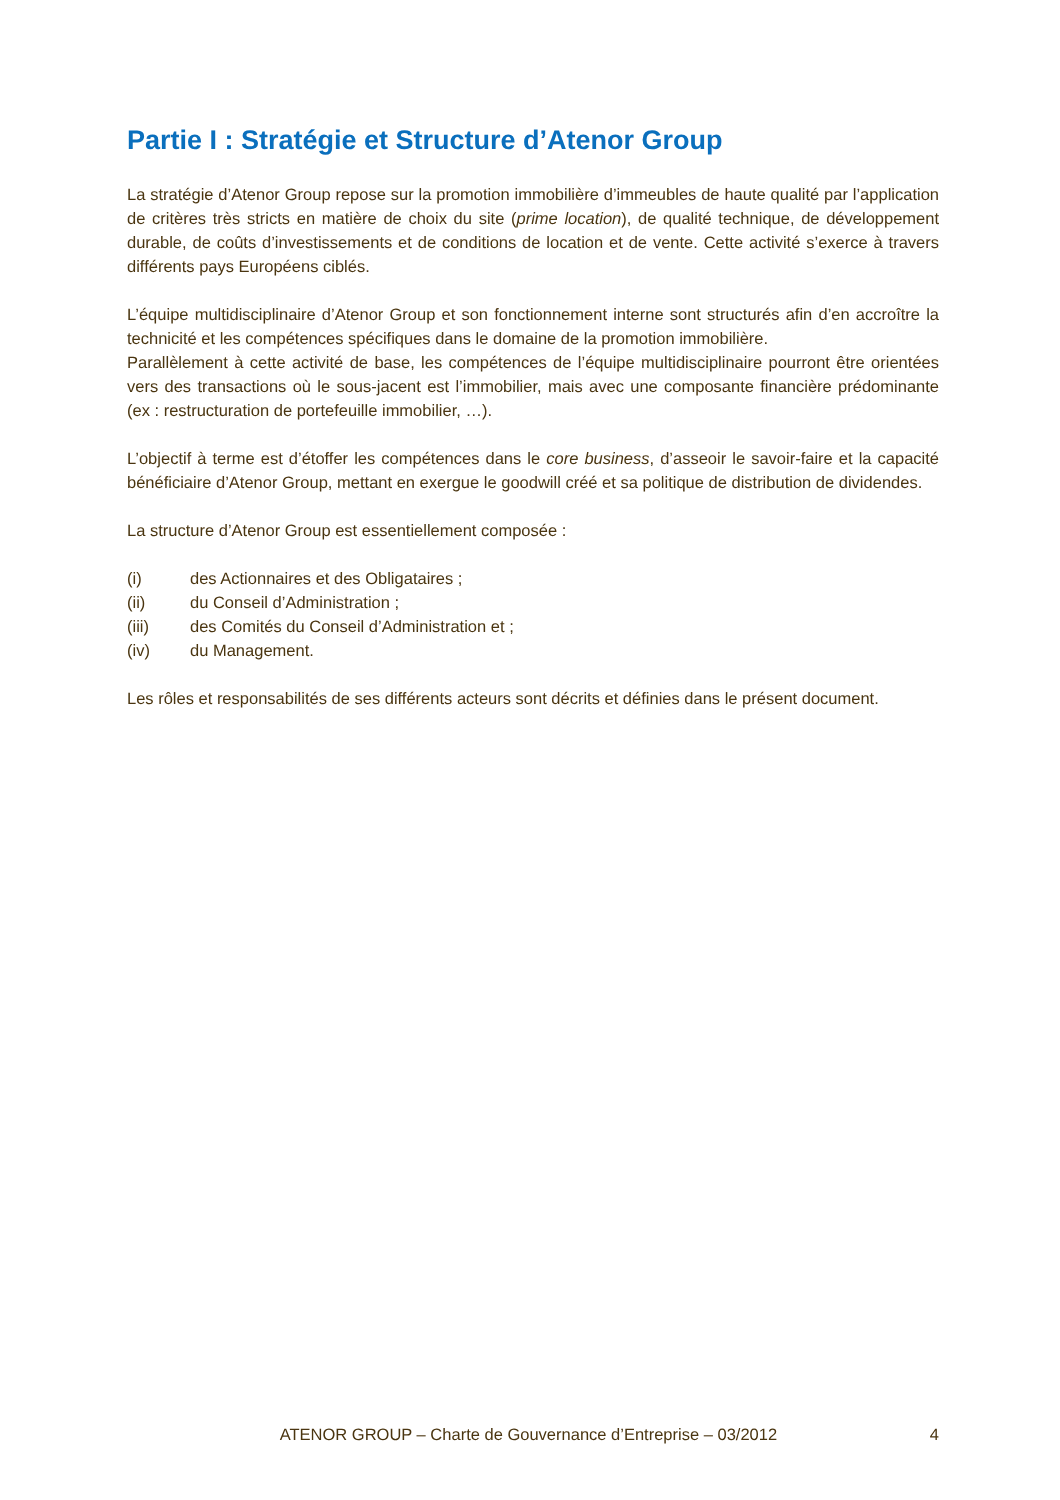Partie I : Stratégie et Structure d’Atenor Group
La stratégie d’Atenor Group repose sur la promotion immobilière d’immeubles de haute qualité par l’application de critères très stricts en matière de choix du site (prime location), de qualité technique, de développement durable, de coûts d’investissements et de conditions de location et de vente. Cette activité s’exerce à travers différents pays Européens ciblés.
L’équipe multidisciplinaire d’Atenor Group et son fonctionnement interne sont structurés afin d’en accroître la technicité et les compétences spécifiques dans le domaine de la promotion immobilière.
Parallèlement à cette activité de base, les compétences de l’équipe multidisciplinaire pourront être orientées vers des transactions où le sous-jacent est l’immobilier, mais avec une composante financière prédominante (ex : restructuration de portefeuille immobilier, …).
L’objectif à terme est d’étoffer les compétences dans le core business, d’asseoir le savoir-faire et la capacité bénéficiaire d’Atenor Group, mettant en exergue le goodwill créé et sa politique de distribution de dividendes.
La structure d’Atenor Group est essentiellement composée :
(i) des Actionnaires et des Obligataires ;
(ii) du Conseil d’Administration ;
(iii) des Comités du Conseil d’Administration et ;
(iv) du Management.
Les rôles et responsabilités de ses différents acteurs sont décrits et définies dans le présent document.
ATENOR GROUP – Charte de Gouvernance d’Entreprise – 03/2012
4